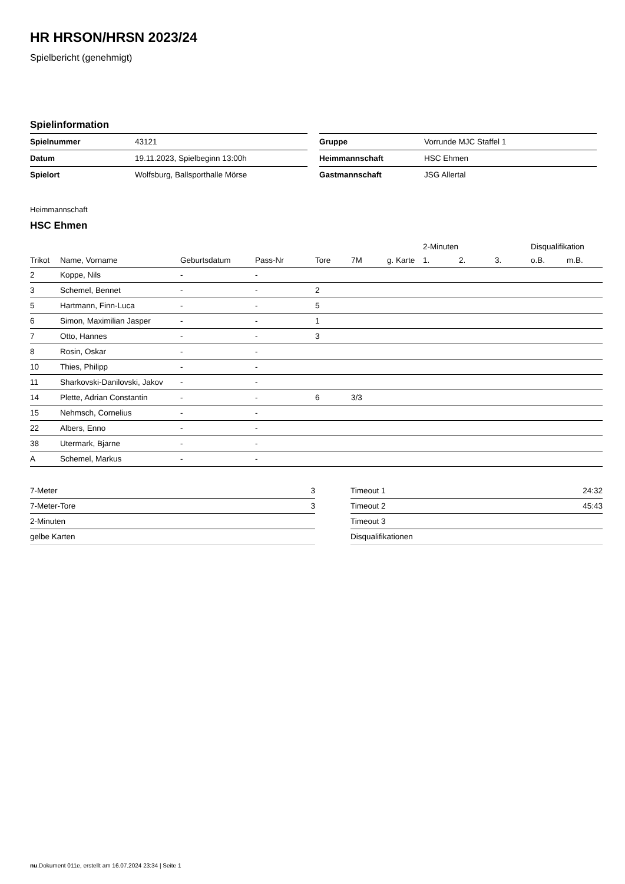HR HRSON/HRSN 2023/24
Spielbericht (genehmigt)
Spielinformation
| Spielnummer | 43121 |
| Datum | 19.11.2023, Spielbeginn 13:00h |
| Spielort | Wolfsburg, Ballsporthalle Mörse |
| Gruppe | Vorrunde MJC Staffel 1 |
| Heimmannschaft | HSC Ehmen |
| Gastmannschaft | JSG Allertal |
Heimmannschaft
HSC Ehmen
| | | | | | | | 2-Minuten | | | Disqualifikation | |
| --- | --- | --- | --- | --- | --- | --- | --- | --- | --- | --- | --- |
| Trikot | Name, Vorname | Geburtsdatum | Pass-Nr | Tore | 7M | g. Karte | 1. | 2. | 3. | o.B. | m.B. |
| 2 | Koppe, Nils | - | - | | | | | | | | |
| 3 | Schemel, Bennet | - | - | 2 | | | | | | | |
| 5 | Hartmann, Finn-Luca | - | - | 5 | | | | | | | |
| 6 | Simon, Maximilian Jasper | - | - | 1 | | | | | | | |
| 7 | Otto, Hannes | - | - | 3 | | | | | | | |
| 8 | Rosin, Oskar | - | - | | | | | | | | |
| 10 | Thies, Philipp | - | - | | | | | | | | |
| 11 | Sharkovski-Danilovski, Jakov | - | - | | | | | | | | |
| 14 | Plette, Adrian Constantin | - | - | 6 | 3/3 | | | | | | |
| 15 | Nehmsch, Cornelius | - | - | | | | | | | | |
| 22 | Albers, Enno | - | - | | | | | | | | |
| 38 | Utermark, Bjarne | - | - | | | | | | | | |
| A | Schemel, Markus | - | - | | | | | | | | |
| 7-Meter | 3 |
| 7-Meter-Tore | 3 |
| 2-Minuten | |
| gelbe Karten | |
| Timeout 1 | 24:32 |
| Timeout 2 | 45:43 |
| Timeout 3 | |
| Disqualifikationen | |
nu.Dokument 011e, erstellt am 16.07.2024 23:34 | Seite 1